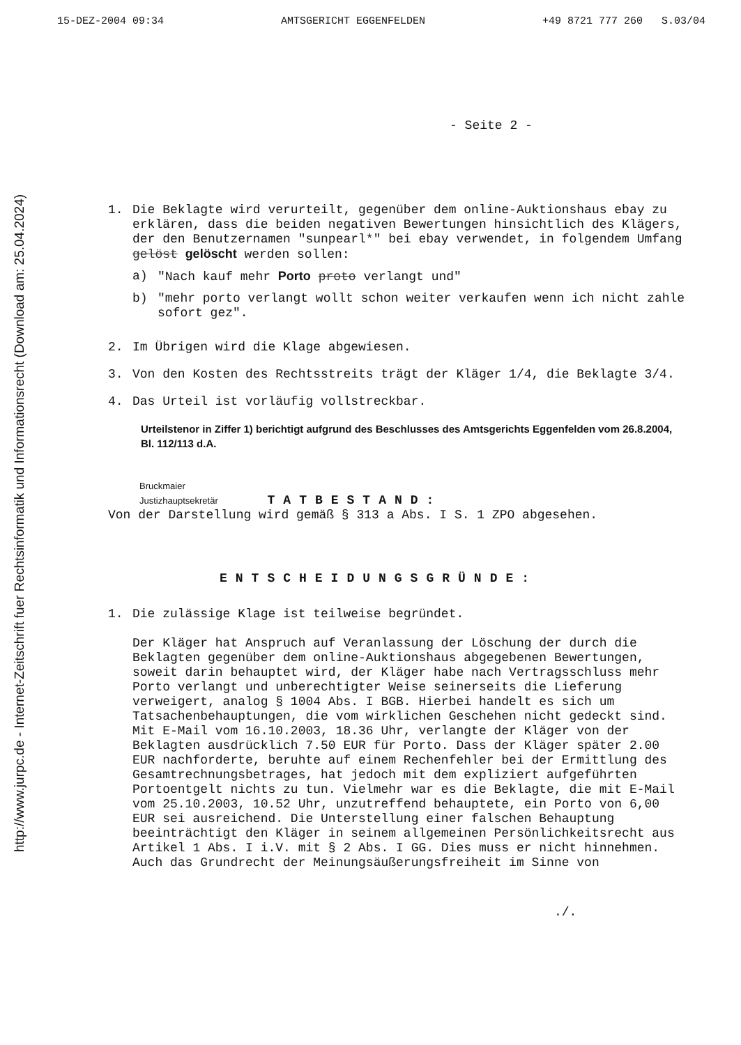http://www.jurpc.de - Internet-Zeitschrift fuer Rechtsinformatik und Informationsrecht (Download am: 25.04.2024)
15-DEZ-2004 09:34 AMTSGERICHT EGGENFELDEN +49 8721 777 260 S.03/04
- Seite 2 -
1. Die Beklagte wird verurteilt, gegenüber dem online-Auktionshaus ebay zu erklären, dass die beiden negativen Bewertungen hinsichtlich des Klägers, der den Benutzernamen "sunpearl*" bei ebay verwendet, in folgendem Umfang gelöst gelöscht werden sollen:
a) "Nach kauf mehr Porto proto verlangt und"
b) "mehr porto verlangt wollt schon weiter verkaufen wenn ich nicht zahle sofort gez".
2. Im Übrigen wird die Klage abgewiesen.
3. Von den Kosten des Rechtsstreits trägt der Kläger 1/4, die Beklagte 3/4.
4. Das Urteil ist vorläufig vollstreckbar.
Urteilstenor in Ziffer 1) berichtigt aufgrund des Beschlusses des Amtsgerichts Eggenfelden vom 26.8.2004, Bl. 112/113 d.A.
Bruckmaier
Justizhauptsekretär TATBESTAND:
Von der Darstellung wird gemäß § 313 a Abs. I S. 1 ZPO abgesehen.
ENTSCHEIDUNGSGRÜNDE:
1. Die zulässige Klage ist teilweise begründet.
Der Kläger hat Anspruch auf Veranlassung der Löschung der durch die Beklagten gegenüber dem online-Auktionshaus abgegebenen Bewertungen, soweit darin behauptet wird, der Kläger habe nach Vertragsschluss mehr Porto verlangt und unberechtigter Weise seinerseits die Lieferung verweigert, analog § 1004 Abs. I BGB. Hierbei handelt es sich um Tatsachenbehauptungen, die vom wirklichen Geschehen nicht gedeckt sind. Mit E-Mail vom 16.10.2003, 18.36 Uhr, verlangte der Kläger von der Beklagten ausdrücklich 7.50 EUR für Porto. Dass der Kläger später 2.00 EUR nachforderte, beruhte auf einem Rechenfehler bei der Ermittlung des Gesamtrechnungsbetrages, hat jedoch mit dem expliziert aufgeführten Portoentgelt nichts zu tun. Vielmehr war es die Beklagte, die mit E-Mail vom 25.10.2003, 10.52 Uhr, unzutreffend behauptete, ein Porto von 6,00 EUR sei ausreichend. Die Unterstellung einer falschen Behauptung beeinträchtigt den Kläger in seinem allgemeinen Persönlichkeitsrecht aus Artikel 1 Abs. I i.V. mit § 2 Abs. I GG. Dies muss er nicht hinnehmen. Auch das Grundrecht der Meinungsäußerungsfreiheit im Sinne von
./.